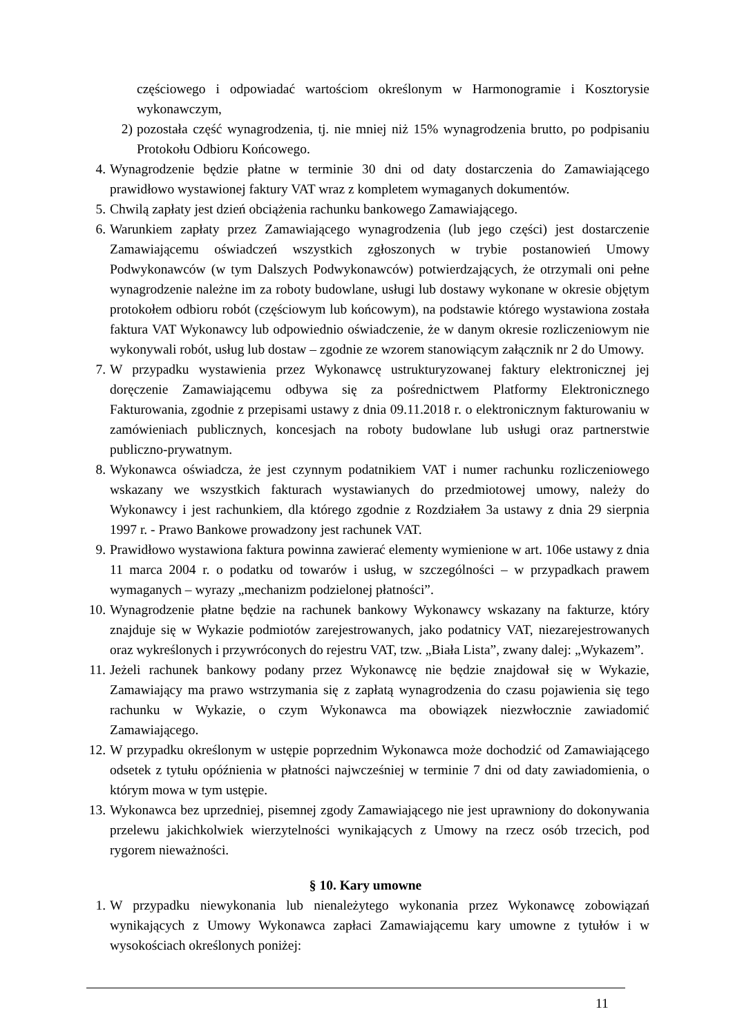częściowego i odpowiadać wartościom określonym w Harmonogramie i Kosztorysie wykonawczym,
2) pozostała część wynagrodzenia, tj. nie mniej niż 15% wynagrodzenia brutto, po podpisaniu Protokołu Odbioru Końcowego.
4. Wynagrodzenie będzie płatne w terminie 30 dni od daty dostarczenia do Zamawiającego prawidłowo wystawionej faktury VAT wraz z kompletem wymaganych dokumentów.
5. Chwilą zapłaty jest dzień obciążenia rachunku bankowego Zamawiającego.
6. Warunkiem zapłaty przez Zamawiającego wynagrodzenia (lub jego części) jest dostarczenie Zamawiającemu oświadczeń wszystkich zgłoszonych w trybie postanowień Umowy Podwykonawców (w tym Dalszych Podwykonawców) potwierdzających, że otrzymali oni pełne wynagrodzenie należne im za roboty budowlane, usługi lub dostawy wykonane w okresie objętym protokołem odbioru robót (częściowym lub końcowym), na podstawie którego wystawiona została faktura VAT Wykonawcy lub odpowiednio oświadczenie, że w danym okresie rozliczeniowym nie wykonywali robót, usług lub dostaw – zgodnie ze wzorem stanowiącym załącznik nr 2 do Umowy.
7. W przypadku wystawienia przez Wykonawcę ustrukturyzowanej faktury elektronicznej jej doręczenie Zamawiającemu odbywa się za pośrednictwem Platformy Elektronicznego Fakturowania, zgodnie z przepisami ustawy z dnia 09.11.2018 r. o elektronicznym fakturowaniu w zamówieniach publicznych, koncesjach na roboty budowlane lub usługi oraz partnerstwie publiczno-prywatnym.
8. Wykonawca oświadcza, że jest czynnym podatnikiem VAT i numer rachunku rozliczeniowego wskazany we wszystkich fakturach wystawianych do przedmiotowej umowy, należy do Wykonawcy i jest rachunkiem, dla którego zgodnie z Rozdziałem 3a ustawy z dnia 29 sierpnia 1997 r. - Prawo Bankowe prowadzony jest rachunek VAT.
9. Prawidłowo wystawiona faktura powinna zawierać elementy wymienione w art. 106e ustawy z dnia 11 marca 2004 r. o podatku od towarów i usług, w szczególności – w przypadkach prawem wymaganych – wyrazy „mechanizm podzielonej płatności”.
10. Wynagrodzenie płatne będzie na rachunek bankowy Wykonawcy wskazany na fakturze, który znajduje się w Wykazie podmiotów zarejestrowanych, jako podatnicy VAT, niezarejestrowanych oraz wykreślonych i przywróconych do rejestru VAT, tzw. „Biała Lista”, zwany dalej: „Wykazem”.
11. Jeżeli rachunek bankowy podany przez Wykonawcę nie będzie znajdował się w Wykazie, Zamawiający ma prawo wstrzymania się z zapłatą wynagrodzenia do czasu pojawienia się tego rachunku w Wykazie, o czym Wykonawca ma obowiązek niezwłocznie zawiadomić Zamawiającego.
12. W przypadku określonym w ustępie poprzednim Wykonawca może dochodzić od Zamawiającego odsetek z tytułu opóźnienia w płatności najwcześniej w terminie 7 dni od daty zawiadomienia, o którym mowa w tym ustępie.
13. Wykonawca bez uprzedniej, pisemnej zgody Zamawiającego nie jest uprawniony do dokonywania przelewu jakichkolwiek wierzytelności wynikających z Umowy na rzecz osób trzecich, pod rygorem nieważności.
§ 10. Kary umowne
1. W przypadku niewykonania lub nienależytego wykonania przez Wykonawcę zobowiązań wynikających z Umowy Wykonawca zapłaci Zamawiającemu kary umowne z tytułów i w wysokościach określonych poniżej:
11